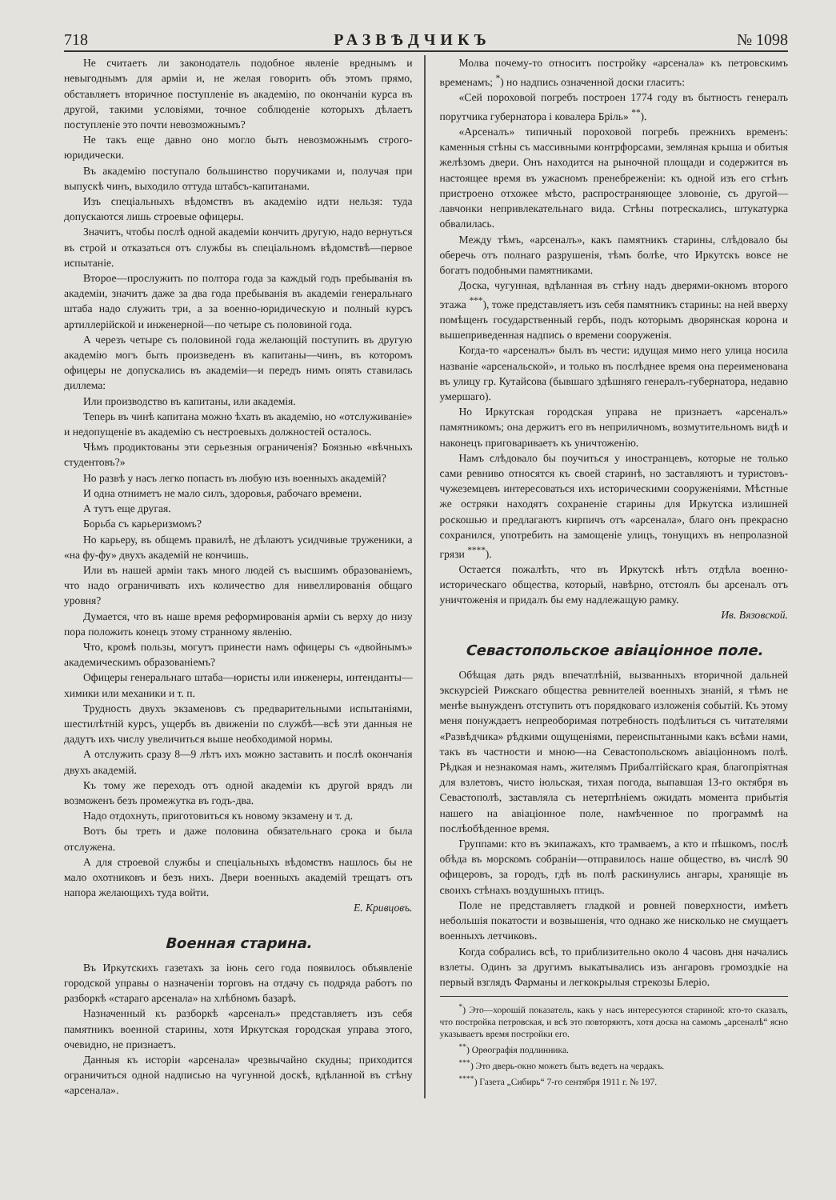718 РАЗВѢДЧИКЪ № 1098
Не считаетъ ли законодатель подобное явленіе вреднымъ и невыгоднымъ для арміи и, не желая говорить объ этомъ прямо, обставляетъ вторичное поступленіе въ академію, по окончаніи курса въ другой, такими условіями, точное соблюденіе которыхъ дѣлаетъ поступленіе это почти невозможнымъ?
Не такъ еще давно оно могло быть невозможнымъ строго-юридически.
Въ академію поступало большинство поручиками и, получая при выпускѣ чинъ, выходило оттуда штабсъ-капитанами.
Изъ спеціальныхъ вѣдомствъ въ академію идти нельзя: туда допускаются лишь строевые офицеры.
Значитъ, чтобы послѣ одной академіи кончить другую, надо вернуться въ строй и отказаться отъ службы въ спеціальномъ вѣдомствѣ—первое испытаніе.
Второе—прослужить по полтора года за каждый годъ пребыванія въ академіи, значитъ даже за два года пребыванія въ академіи генеральнаго штаба надо служить три, а за военно-юридическую и полный курсъ артиллерійской и инженерной—по четыре съ половиной года.
А черезъ четыре съ половиной года желающій поступить въ другую академію могъ быть произведенъ въ капитаны—чинъ, въ которомъ офицеры не допускались въ академіи—и передъ нимъ опять ставилась диллема:
Или производство въ капитаны, или академія.
Теперь въ чинѣ капитана можно ѣхать въ академію, но «отслуживаніе» и недопущеніе въ академію съ нестроевыхъ должностей осталось.
Чѣмъ продиктованы эти серьезныя ограниченія? Боязнью «вѣчныхъ студентовъ?»
Но развѣ у насъ легко попасть въ любую изъ военныхъ академій?
И одна отниметъ не мало силъ, здоровья, рабочаго времени.
А тутъ еще другая.
Борьба съ карьеризмомъ?
Но карьеру, въ общемъ правилѣ, не дѣлаютъ усидчивые труженики, а «на фу-фу» двухъ академій не кончишь.
Или въ нашей арміи такъ много людей съ высшимъ образованіемъ, что надо ограничивать ихъ количество для нивеллированія общаго уровня?
Думается, что въ наше время реформированія арміи съ верху до низу пора положить конецъ этому странному явленію.
Что, кромѣ пользы, могутъ принести намъ офицеры съ «двойнымъ» академическимъ образованіемъ?
Офицеры генеральнаго штаба—юристы или инженеры, интенданты—химики или механики и т. п.
Трудность двухъ экзаменовъ съ предварительными испытаніями, шестилѣтній курсъ, ущербъ въ движеніи по службѣ—всѣ эти данныя не дадутъ ихъ числу увеличиться выше необходимой нормы.
А отслужить сразу 8—9 лѣтъ ихъ можно заставить и послѣ окончанія двухъ академій.
Къ тому же переходъ отъ одной академіи къ другой врядъ ли возможенъ безъ промежутка въ годъ-два.
Надо отдохнуть, приготовиться къ новому экзамену и т. д.
Вотъ бы треть и даже половина обязательнаго срока и была отслужена.
А для строевой службы и спеціальныхъ вѣдомствъ нашлось бы не мало охотниковъ и безъ нихъ. Двери военныхъ академій трещатъ отъ напора желающихъ туда войти.
Е. Кривцовъ.
Военная старина.
Въ Иркутскихъ газетахъ за іюнь сего года появилось объявленіе городской управы о назначеніи торговъ на отдачу съ подряда работъ по разборкѣ «стараго арсенала» на хлѣбномъ базарѣ.
Назначенный къ разборкѣ «арсеналъ» представляетъ изъ себя памятникъ военной старины, хотя Иркутская городская управа этого, очевидно, не признаетъ.
Данныя къ исторіи «арсенала» чрезвычайно скудны; приходится ограничиться одной надписью на чугунной доскѣ, вдѣланной въ стѣну «арсенала».
Молва почему-то относитъ постройку «арсенала» къ петровскимъ временамъ; <sup>*</sup>) но надпись означенной доски гласитъ:
«Сей пороховой погребъ построен 1774 году въ бытность генералъ порутчика губернатора і ковалера Бріль» <sup>**</sup>).
«Арсеналъ» типичный пороховой погребъ прежнихъ временъ: каменныя стѣны съ массивными контрфорсами, земляная крыша и обитыя желѣзомъ двери. Онъ находится на рыночной площади и содержится въ настоящее время въ ужасномъ пренебреженіи: къ одной изъ его стѣнъ пристроено отхожее мѣсто, распространяющее зловоніе, съ другой—лавчонки непривлекательнаго вида. Стѣны потрескались, штукатурка обвалилась.
Между тѣмъ, «арсеналъ», какъ памятникъ старины, слѣдовало бы оберечь отъ полнаго разрушенія, тѣмъ болѣе, что Иркутскъ вовсе не богатъ подобными памятниками.
Доска, чугунная, вдѣланная въ стѣну надъ дверями-окномъ второго этажа <sup>***</sup>), тоже представляетъ изъ себя памятникъ старины: на ней вверху помѣщенъ государственный гербъ, подъ которымъ дворянская корона и вышеприведенная надпись о времени сооруженія.
Когда-то «арсеналъ» былъ въ чести: идущая мимо него улица носила названіе «арсенальской», и только въ послѣднее время она переименована въ улицу гр. Кутайсова (бывшаго здѣшняго генералъ-губернатора, недавно умершаго).
Но Иркутская городская управа не признаетъ «арсеналъ» памятникомъ; она держитъ его въ неприличномъ, возмутительномъ видѣ и наконецъ приговариваетъ къ уничтоженію.
Намъ слѣдовало бы поучиться у иностранцевъ, которые не только сами ревниво относятся къ своей старинѣ, но заставляютъ и туристовъ-чужеземцевъ интересоваться ихъ историческими сооруженіями. Мѣстные же остряки находятъ сохраненіе старины для Иркутска излишней роскошью и предлагаютъ кирпичъ отъ «арсенала», благо онъ прекрасно сохранился, употребить на замощеніе улицъ, тонущихъ въ непролазной грязи <sup>****</sup>).
Остается пожалѣть, что въ Иркутскѣ нѣтъ отдѣла военно-историческаго общества, который, навѣрно, отстоялъ бы арсеналъ отъ уничтоженія и придалъ бы ему надлежащую рамку.
Ив. Вязовской.
Севастопольское авіаціонное поле.
Обѣщая дать рядъ впечатлѣній, вызванныхъ вторичной дальней экскурсіей Рижскаго общества ревнителей военныхъ знаній, я тѣмъ не менѣе вынужденъ отступить отъ порядковаго изложенія событій. Къ этому меня понуждаетъ непреоборимая потребность подѣлиться съ читателями «Развѣдчика» рѣдкими ощущеніями, переиспытанными какъ всѣми нами, такъ въ частности и мною—на Севастопольскомъ авіаціонномъ полѣ. Рѣдкая и незнакомая намъ, жителямъ Прибалтійскаго края, благопріятная для взлетовъ, чисто іюльская, тихая погода, выпавшая 13-го октября въ Севастополѣ, заставляла съ нетерпѣніемъ ожидать момента прибытія нашего на авіаціонное поле, намѣченное по программѣ на послѣобѣденное время.
Группами: кто въ экипажахъ, кто трамваемъ, а кто и пѣшкомъ, послѣ обѣда въ морскомъ собраніи—отправилось наше общество, въ числѣ 90 офицеровъ, за городъ, гдѣ въ полѣ раскинулись ангары, хранящіе въ своихъ стѣнахъ воздушныхъ птицъ.
Поле не представляетъ гладкой и ровней поверхности, имѣетъ небольшія покатости и возвышенія, что однако же нисколько не смущаетъ военныхъ летчиковъ.
Когда собрались всѣ, то приблизительно около 4 часовъ дня начались взлеты. Одинъ за другимъ выкатывались изъ ангаровъ громоздкіе на первый взглядъ Фарманы и легкокрылыя стрекозы Блеріо.
<sup>*</sup>) Это—хорошій показатель, какъ у насъ интересуются стариной: кто-то сказалъ, что постройка петровская, и всѣ это повторяютъ, хотя доска на самомъ „арсеналѣ“ ясно указываетъ время постройки его.
<sup>**</sup>) Орѳографія подлинника.
<sup>***</sup>) Это дверь-окно можетъ быть ведетъ на чердакъ.
<sup>****</sup>) Газета „Сибирь“ 7-го сентября 1911 г. № 197.